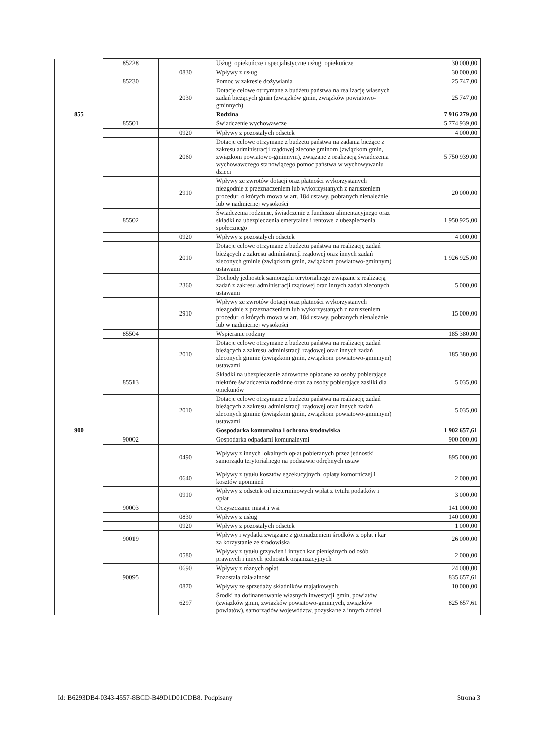| | 85228 | | Usługi opiekuńcze i specjalistyczne usługi opiekuńcze | 30 000,00 |
| | | 0830 | Wpływy z usług | 30 000,00 |
| | 85230 | | Pomoc w zakresie dożywiania | 25 747,00 |
| | | 2030 | Dotacje celowe otrzymane z budżetu państwa na realizację własnych zadań bieżących gmin (związków gmin, związków powiatowo-gminnych) | 25 747,00 |
| 855 | | | Rodzina | 7 916 279,00 |
| | 85501 | | Świadczenie wychowawcze | 5 774 939,00 |
| | | 0920 | Wpływy z pozostałych odsetek | 4 000,00 |
| | | 2060 | Dotacje celowe otrzymane z budżetu państwa na zadania bieżące z zakresu administracji rządowej zlecone gminom (związkom gmin, związkom powiatowo-gminnym), związane z realizacją świadczenia wychowawczego stanowiącego pomoc państwa w wychowywaniu dzieci | 5 750 939,00 |
| | | 2910 | Wpływy ze zwrotów dotacji oraz płatności wykorzystanych niezgodnie z przeznaczeniem lub wykorzystanych z naruszeniem procedur, o których mowa w art. 184 ustawy, pobranych nienależnie lub w nadmiernej wysokości | 20 000,00 |
| | 85502 | | Świadczenia rodzinne, świadczenie z funduszu alimentacyjnego oraz składki na ubezpieczenia emerytalne i rentowe z ubezpieczenia społecznego | 1 950 925,00 |
| | | 0920 | Wpływy z pozostałych odsetek | 4 000,00 |
| | | 2010 | Dotacje celowe otrzymane z budżetu państwa na realizację zadań bieżących z zakresu administracji rządowej oraz innych zadań zleconych gminie (związkom gmin, związkom powiatowo-gminnym) ustawami | 1 926 925,00 |
| | | 2360 | Dochody jednostek samorządu terytorialnego związane z realizacją zadań z zakresu administracji rządowej oraz innych zadań zleconych ustawami | 5 000,00 |
| | | 2910 | Wpływy ze zwrotów dotacji oraz płatności wykorzystanych niezgodnie z przeznaczeniem lub wykorzystanych z naruszeniem procedur, o których mowa w art. 184 ustawy, pobranych nienależnie lub w nadmiernej wysokości | 15 000,00 |
| | 85504 | | Wspieranie rodziny | 185 380,00 |
| | | 2010 | Dotacje celowe otrzymane z budżetu państwa na realizację zadań bieżących z zakresu administracji rządowej oraz innych zadań zleconych gminie (związkom gmin, związkom powiatowo-gminnym) ustawami | 185 380,00 |
| | 85513 | | Składki na ubezpieczenie zdrowotne opłacane za osoby pobierające niektóre świadczenia rodzinne oraz za osoby pobierające zasiłki dla opiekunów | 5 035,00 |
| | | 2010 | Dotacje celowe otrzymane z budżetu państwa na realizację zadań bieżących z zakresu administracji rządowej oraz innych zadań zleconych gminie (związkom gmin, związkom powiatowo-gminnym) ustawami | 5 035,00 |
| 900 | | | Gospodarka komunalna i ochrona środowiska | 1 902 657,61 |
| | 90002 | | Gospodarka odpadami komunalnymi | 900 000,00 |
| | | 0490 | Wpływy z innych lokalnych opłat pobieranych przez jednostki samorządu terytorialnego na podstawie odrębnych ustaw | 895 000,00 |
| | | 0640 | Wpływy z tytułu kosztów egzekucyjnych, opłaty komorniczej i kosztów upomnień | 2 000,00 |
| | | 0910 | Wpływy z odsetek od nieterminowych wpłat z tytułu podatków i opłat | 3 000,00 |
| | 90003 | | Oczyszczanie miast i wsi | 141 000,00 |
| | | 0830 | Wpływy z usług | 140 000,00 |
| | | 0920 | Wpływy z pozostałych odsetek | 1 000,00 |
| | 90019 | | Wpływy i wydatki związane z gromadzeniem środków z opłat i kar za korzystanie ze środowiska | 26 000,00 |
| | | 0580 | Wpływy z tytułu grzywien i innych kar pieniężnych od osób prawnych i innych jednostek organizacyjnych | 2 000,00 |
| | | 0690 | Wpływy z różnych opłat | 24 000,00 |
| | 90095 | | Pozostała działalność | 835 657,61 |
| | | 0870 | Wpływy ze sprzedaży składników majątkowych | 10 000,00 |
| | | 6297 | Środki na dofinansowanie własnych inwestycji gmin, powiatów (związków gmin, zwiazków powiatowo-gminnych, związków powiatów), samorządów województw, pozyskane z innych źródeł | 825 657,61 |
Id: B6293DB4-0343-4557-8BCD-B49D1D01CDB8. Podpisany Strona 3